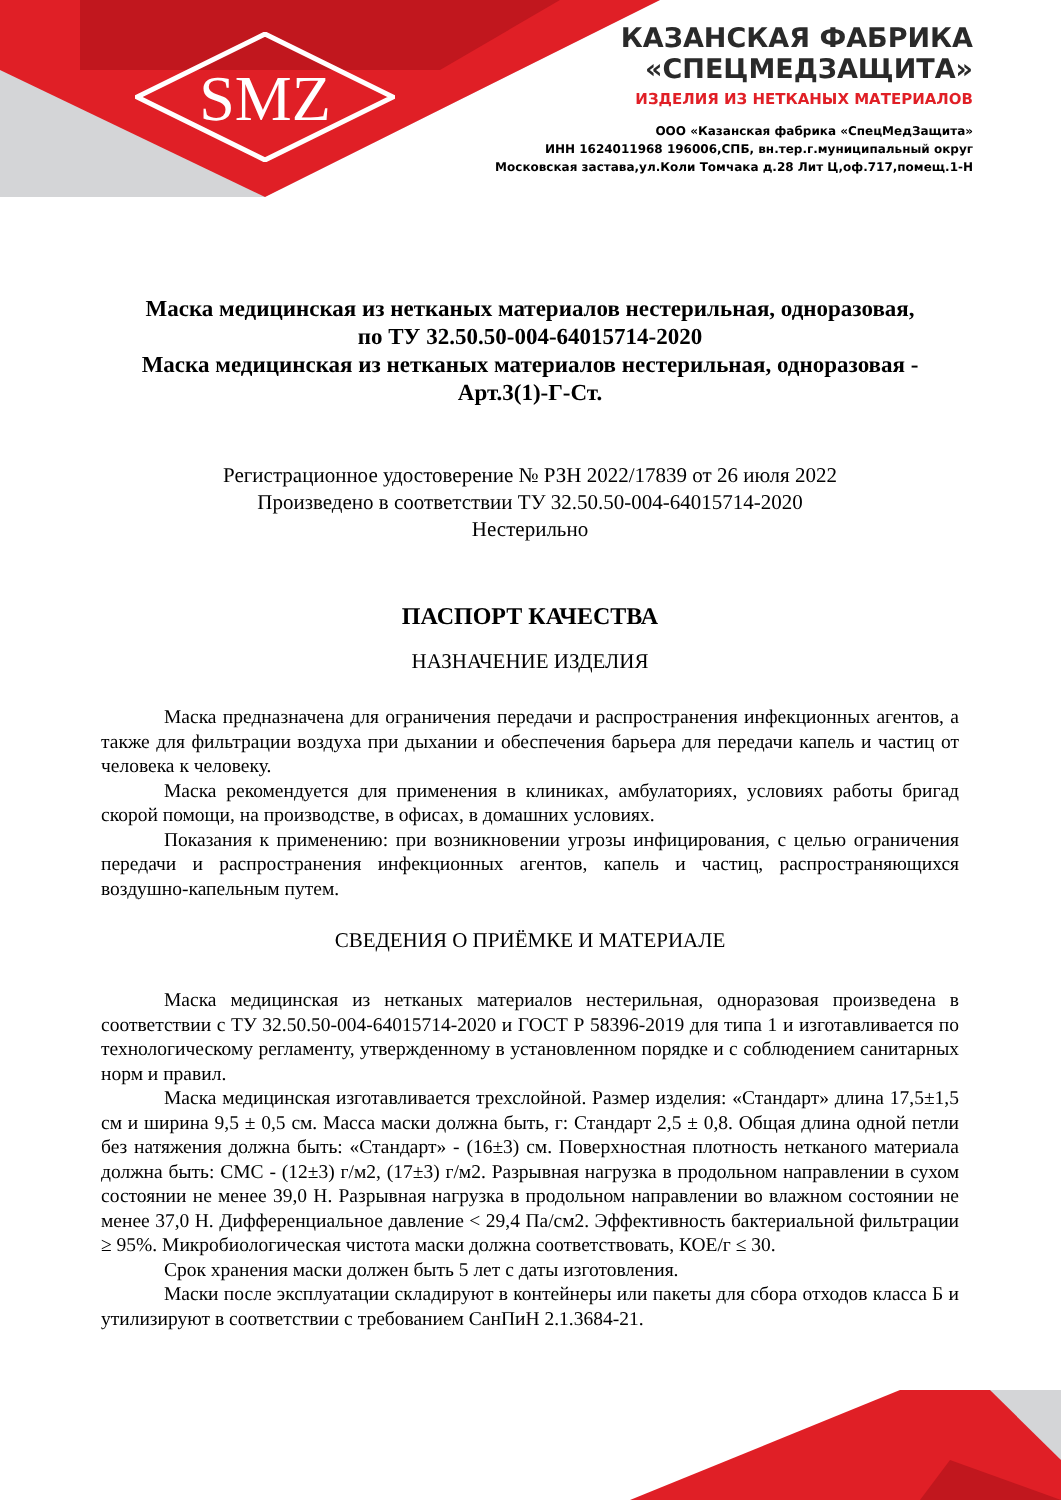SMZ
КАЗАНСКАЯ ФАБРИКА
«СПЕЦМЕДЗАЩИТА»
ИЗДЕЛИЯ ИЗ НЕТКАНЫХ МАТЕРИАЛОВ
ООО «Казанская фабрика «СпецМедЗащита»
ИНН 1624011968 196006,СПБ, вн.тер.г.муниципальный округ
Московская застава,ул.Коли Томчака д.28 Лит Ц,оф.717,помещ.1-Н
Маска медицинская из нетканых материалов нестерильная, одноразовая,
по ТУ 32.50.50-004-64015714-2020
Маска медицинская из нетканых материалов нестерильная, одноразовая -
Арт.3(1)-Г-Ст.
Регистрационное удостоверение № РЗН 2022/17839 от 26 июля 2022
Произведено в соответствии ТУ 32.50.50-004-64015714-2020
Нестерильно
ПАСПОРТ КАЧЕСТВА
НАЗНАЧЕНИЕ ИЗДЕЛИЯ
Маска предназначена для ограничения передачи и распространения инфекционных агентов, а также для фильтрации воздуха при дыхании и обеспечения барьера для передачи капель и частиц от человека к человеку.
Маска рекомендуется для применения в клиниках, амбулаториях, условиях работы бригад скорой помощи, на производстве, в офисах, в домашних условиях.
Показания к применению: при возникновении угрозы инфицирования, с целью ограничения передачи и распространения инфекционных агентов, капель и частиц, распространяющихся воздушно-капельным путем.
СВЕДЕНИЯ О ПРИЁМКЕ И МАТЕРИАЛЕ
Маска медицинская из нетканых материалов нестерильная, одноразовая произведена в соответствии с ТУ 32.50.50-004-64015714-2020 и ГОСТ Р 58396-2019 для типа 1 и изготавливается по технологическому регламенту, утвержденному в установленном порядке и с соблюдением санитарных норм и правил.
Маска медицинская изготавливается трехслойной. Размер изделия: «Стандарт» длина 17,5±1,5 см и ширина 9,5 ± 0,5 см. Масса маски должна быть, г: Стандарт 2,5 ± 0,8. Общая длина одной петли без натяжения должна быть: «Стандарт» - (16±3) см. Поверхностная плотность нетканого материала должна быть: СМС - (12±3) г/м2, (17±3) г/м2. Разрывная нагрузка в продольном направлении в сухом состоянии не менее 39,0 Н. Разрывная нагрузка в продольном направлении во влажном состоянии не менее 37,0 Н. Дифференциальное давление < 29,4 Па/см2. Эффективность бактериальной фильтрации ≥ 95%. Микробиологическая чистота маски должна соответствовать, КОЕ/г ≤ 30.
Срок хранения маски должен быть 5 лет с даты изготовления.
Маски после эксплуатации складируют в контейнеры или пакеты для сбора отходов класса Б и утилизируют в соответствии с требованием СанПиН 2.1.3684-21.